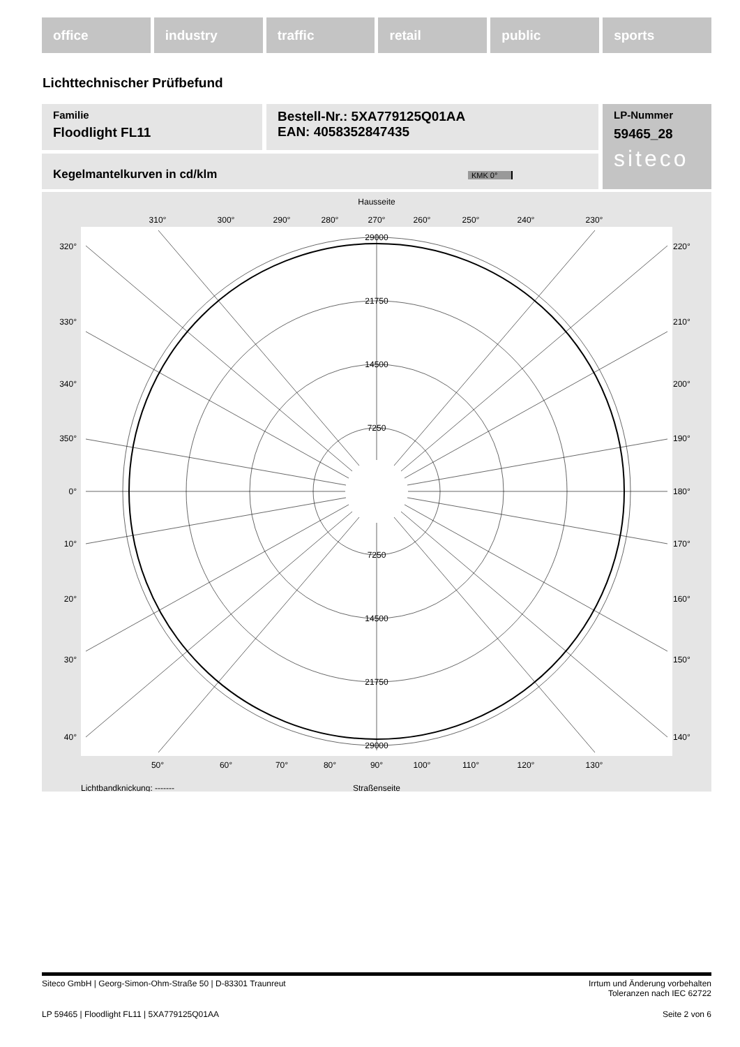office industry traffic retail public sports
Lichttechnischer Prüfbefund
Familie
Floodlight FL11
Bestell-Nr.: 5XA779125Q01AA
EAN: 4058352847435
LP-Nummer
59465_28
siteco
Kegelmantelkurven in cd/klm KMK 0°
Hausseite
310°
300°
290°
280°
270°
260°
250°
240°
230°
50°
60°
70°
80°
90°
100°
110°
120°
130°
Straßenseite
29000
21750
14500
7250
7250
14500
21750
29000
320°
330°
340°
350°
0°
10°
20°
30°
40°
220°
210°
200°
190°
180°
170°
160°
150°
140°
Lichtbandknickung: -------
Siteco GmbH | Georg-Simon-Ohm-Straße 50 | D-83301 Traunreut Irrtum und Änderung vorbehalten
Toleranzen nach IEC 62722
LP 59465 | Floodlight FL11 | 5XA779125Q01AA Seite 2 von 6